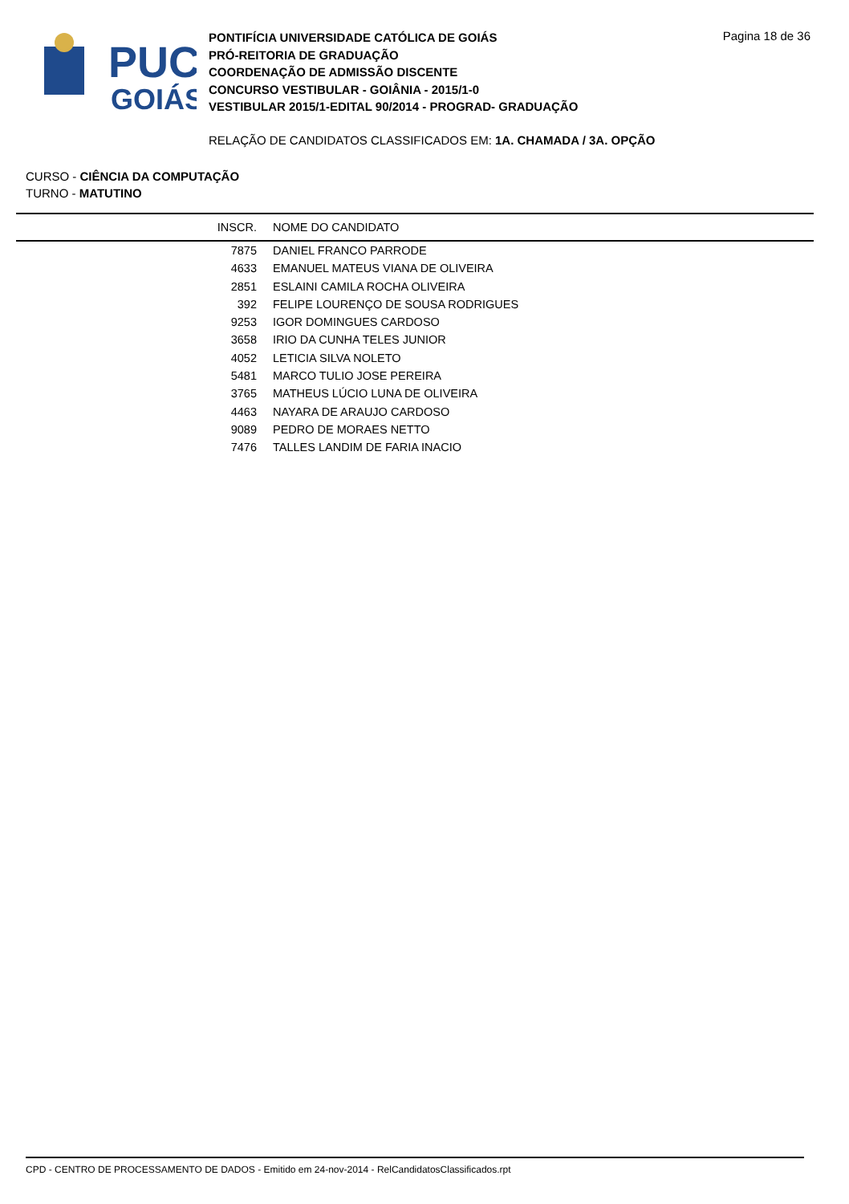PUC
GOIÁS
PONTIFÍCIA UNIVERSIDADE CATÓLICA DE GOIÁS
PRÓ-REITORIA DE GRADUAÇÃO
COORDENAÇÃO DE ADMISSÃO DISCENTE
CONCURSO VESTIBULAR - GOIÂNIA - 2015/1-0
VESTIBULAR 2015/1-EDITAL 90/2014 - PROGRAD- GRADUAÇÃO
Pagina 18 de 36
RELAÇÃO DE CANDIDATOS CLASSIFICADOS EM: 1A. CHAMADA / 3A. OPÇÃO
CURSO - CIÊNCIA DA COMPUTAÇÃO
TURNO - MATUTINO
| INSCR. | NOME DO CANDIDATO |
| --- | --- |
| 7875 | DANIEL FRANCO PARRODE |
| 4633 | EMANUEL MATEUS VIANA DE OLIVEIRA |
| 2851 | ESLAINI CAMILA ROCHA OLIVEIRA |
| 392 | FELIPE LOURENÇO DE SOUSA RODRIGUES |
| 9253 | IGOR DOMINGUES CARDOSO |
| 3658 | IRIO DA CUNHA TELES JUNIOR |
| 4052 | LETICIA SILVA NOLETO |
| 5481 | MARCO TULIO JOSE PEREIRA |
| 3765 | MATHEUS LÚCIO LUNA DE OLIVEIRA |
| 4463 | NAYARA DE ARAUJO CARDOSO |
| 9089 | PEDRO DE MORAES NETTO |
| 7476 | TALLES LANDIM DE FARIA INACIO |
CPD - CENTRO DE PROCESSAMENTO DE DADOS - Emitido em 24-nov-2014 - RelCandidatosClassificados.rpt